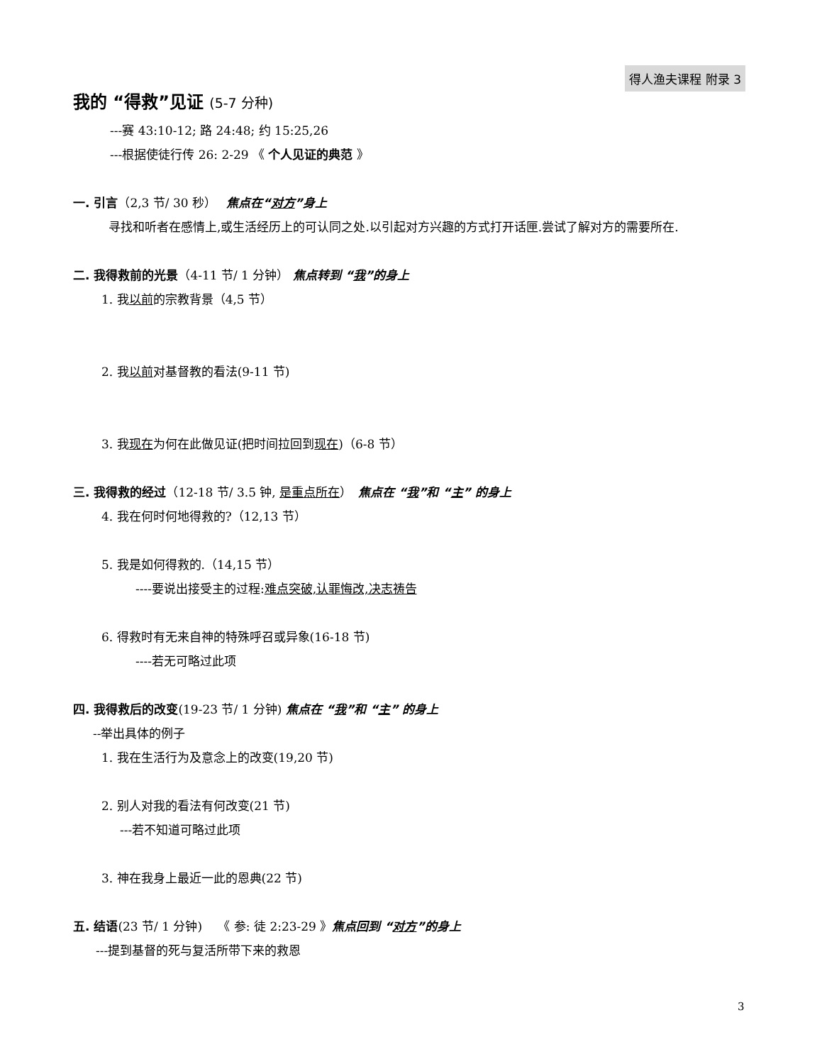得人渔夫课程 附录 3
我的 “得救”见证 (5-7 分种)
---赛 43:10-12; 路 24:48; 约 15:25,26
---根据使徒行传 26: 2-29 《 个人见证的典范 》
一. 引言（2,3 节/ 30 秒）　 焦点在“对方”身上
寻找和听者在感情上,或生活经历上的可认同之处.以引起对方兴趣的方式打开话匣.尝试了解对方的需要所在.
二. 我得救前的光景（4-11 节/ 1 分钟） 焦点转到 “我”的身上
1. 我以前的宗教背景（4,5 节）
2. 我以前对基督教的看法(9-11 节)
3. 我现在为何在此做见证(把时间拉回到现在)（6-8 节）
三. 我得救的经过（12-18 节/ 3.5 钟, 是重点所在）　焦点在 “我”和 “主” 的身上
4. 我在何时何地得救的?（12,13 节）
5. 我是如何得救的.（14,15 节）
----要说出接受主的过程:难点突破,认罪悔改,决志祷告
6. 得救时有无来自神的特殊呼召或异象(16-18 节)
----若无可略过此项
四. 我得救后的改变(19-23 节/ 1 分钟) 焦点在 “我”和 “主” 的身上
--举出具体的例子
1. 我在生活行为及意念上的改变(19,20 节)
2. 别人对我的看法有何改变(21 节)
---若不知道可略过此项
3. 神在我身上最近一此的恩典(22 节)
五. 结语(23 节/ 1 分钟)　 《 参: 徒 2:23-29 》焦点回到 “对方”的身上
---提到基督的死与复活所带下来的救恩
3